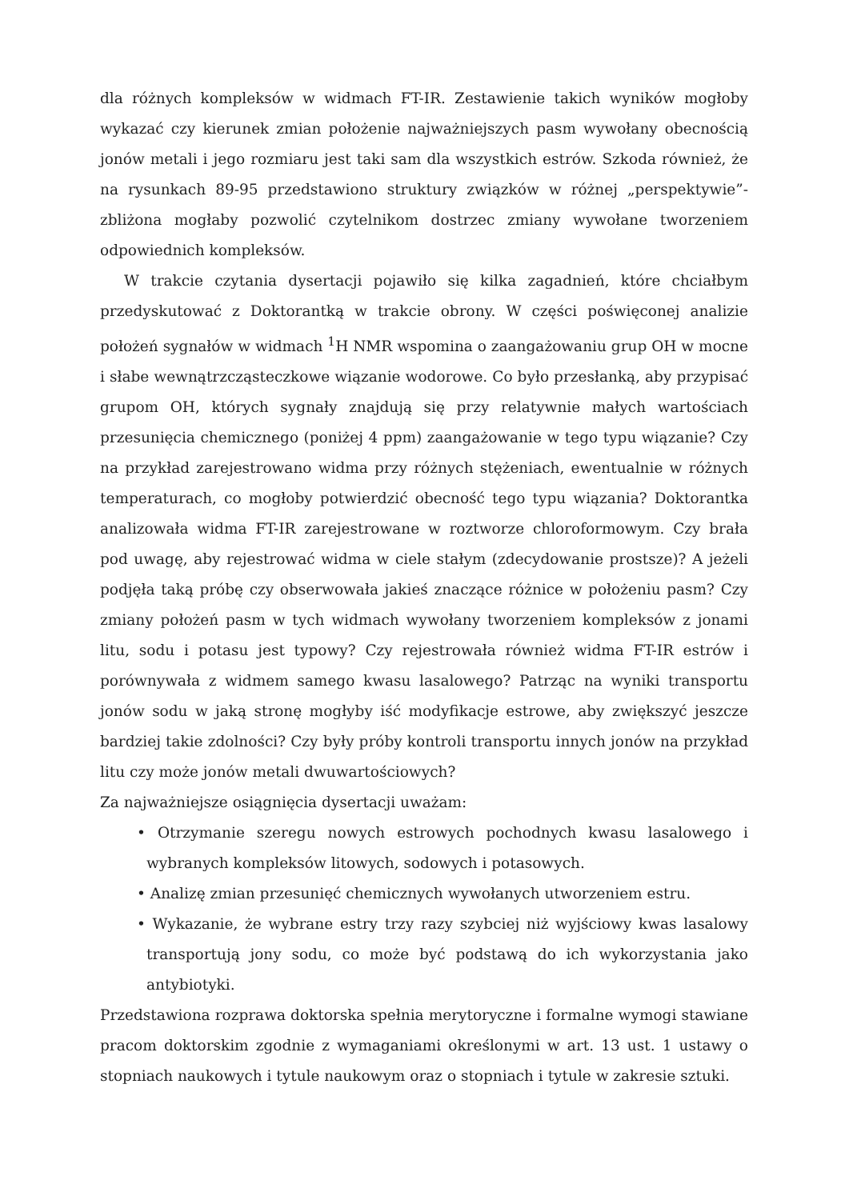dla różnych kompleksów w widmach FT-IR. Zestawienie takich wyników mogłoby wykazać czy kierunek zmian położenie najważniejszych pasm wywołany obecnością jonów metali i jego rozmiaru jest taki sam dla wszystkich estrów. Szkoda również, że na rysunkach 89-95 przedstawiono struktury związków w różnej „perspektywie”-zbliżona mogłaby pozwolić czytelnikom dostrzec zmiany wywołane tworzeniem odpowiednich kompleksów.
W trakcie czytania dysertacji pojawiło się kilka zagadnień, które chciałbym przedyskutować z Doktorantką w trakcie obrony. W części poświęconej analizie położeń sygnałów w widmach <sup>1</sup>H NMR wspomina o zaangażowaniu grup OH w mocne i słabe wewnątrzcząsteczkowe wiązanie wodorowe. Co było przesłanką, aby przypisać grupom OH, których sygnały znajdują się przy relatywnie małych wartościach przesunięcia chemicznego (poniżej 4 ppm) zaangażowanie w tego typu wiązanie? Czy na przykład zarejestrowano widma przy różnych stężeniach, ewentualnie w różnych temperaturach, co mogłoby potwierdzić obecność tego typu wiązania? Doktorantka analizowała widma FT-IR zarejestrowane w roztworze chloroformowym. Czy brała pod uwagę, aby rejestrować widma w ciele stałym (zdecydowanie prostsze)? A jeżeli podjęła taką próbę czy obserwowała jakieś znaczące różnice w położeniu pasm? Czy zmiany położeń pasm w tych widmach wywołany tworzeniem kompleksów z jonami litu, sodu i potasu jest typowy? Czy rejestrowała również widma FT-IR estrów i porównywała z widmem samego kwasu lasalowego? Patrząc na wyniki transportu jonów sodu w jaką stronę mogłyby iść modyfikacje estrowe, aby zwiększyć jeszcze bardziej takie zdolności? Czy były próby kontroli transportu innych jonów na przykład litu czy może jonów metali dwuwartościowych?
Za najważniejsze osiągnięcia dysertacji uważam:
• Otrzymanie szeregu nowych estrowych pochodnych kwasu lasalowego i wybranych kompleksów litowych, sodowych i potasowych.
• Analizę zmian przesunięć chemicznych wywołanych utworzeniem estru.
• Wykazanie, że wybrane estry trzy razy szybciej niż wyjściowy kwas lasalowy transportują jony sodu, co może być podstawą do ich wykorzystania jako antybiotyki.
Przedstawiona rozprawa doktorska spełnia merytoryczne i formalne wymogi stawiane pracom doktorskim zgodnie z wymaganiami określonymi w art. 13 ust. 1 ustawy o stopniach naukowych i tytule naukowym oraz o stopniach i tytule w zakresie sztuki.